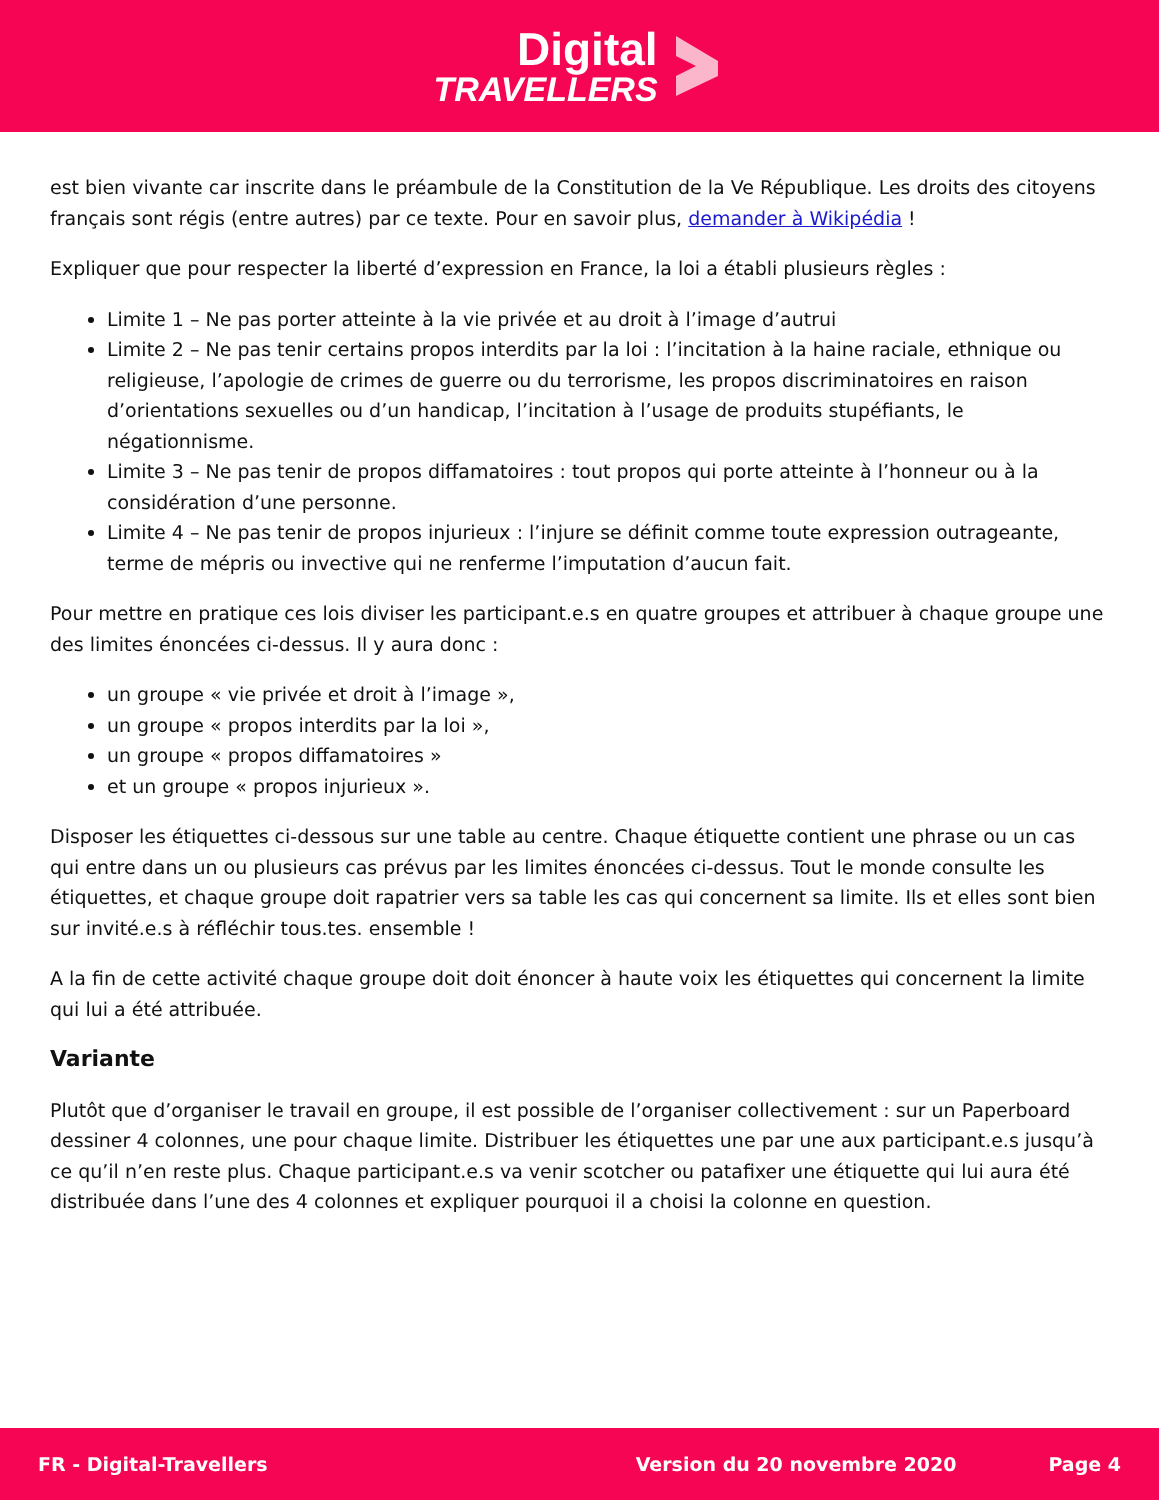Digital
TRAVELLERS
est bien vivante car inscrite dans le préambule de la Constitution de la Ve République. Les droits des citoyens français sont régis (entre autres) par ce texte. Pour en savoir plus, demander à Wikipédia !
Expliquer que pour respecter la liberté d’expression en France, la loi a établi plusieurs règles :
Limite 1 – Ne pas porter atteinte à la vie privée et au droit à l’image d’autrui
Limite 2 – Ne pas tenir certains propos interdits par la loi : l’incitation à la haine raciale, ethnique ou religieuse, l’apologie de crimes de guerre ou du terrorisme, les propos discriminatoires en raison d’orientations sexuelles ou d’un handicap, l’incitation à l’usage de produits stupéfiants, le négationnisme.
Limite 3 – Ne pas tenir de propos diffamatoires : tout propos qui porte atteinte à l’honneur ou à la considération d’une personne.
Limite 4 – Ne pas tenir de propos injurieux : l’injure se définit comme toute expression outrageante, terme de mépris ou invective qui ne renferme l’imputation d’aucun fait.
Pour mettre en pratique ces lois diviser les participant.e.s en quatre groupes et attribuer à chaque groupe une des limites énoncées ci-dessus. Il y aura donc :
un groupe « vie privée et droit à l’image »,
un groupe « propos interdits par la loi »,
un groupe « propos diffamatoires »
et un groupe « propos injurieux ».
Disposer les étiquettes ci-dessous sur une table au centre. Chaque étiquette contient une phrase ou un cas qui entre dans un ou plusieurs cas prévus par les limites énoncées ci-dessus. Tout le monde consulte les étiquettes, et chaque groupe doit rapatrier vers sa table les cas qui concernent sa limite. Ils et elles sont bien sur invité.e.s à réfléchir tous.tes. ensemble !
A la fin de cette activité chaque groupe doit doit énoncer à haute voix les étiquettes qui concernent la limite qui lui a été attribuée.
Variante
Plutôt que d’organiser le travail en groupe, il est possible de l’organiser collectivement : sur un Paperboard dessiner 4 colonnes, une pour chaque limite. Distribuer les étiquettes une par une aux participant.e.s jusqu’à ce qu’il n’en reste plus. Chaque participant.e.s va venir scotcher ou patafixer une étiquette qui lui aura été distribuée dans l’une des 4 colonnes et expliquer pourquoi il a choisi la colonne en question.
FR - Digital-Travellers Version du 20 novembre 2020 Page 4